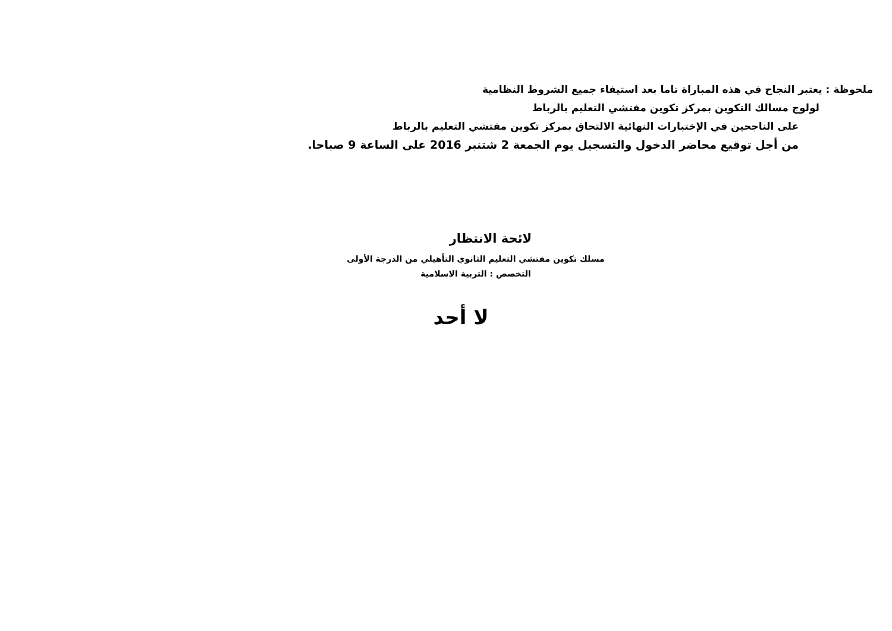ملحوظة : يعتبر النجاح في هذه المباراة تاما بعد استيفاء جميع الشروط النظامية
لولوج مسالك التكوين بمركز تكوين مفتشي التعليم بالرباط
على الناجحين في الإختبارات النهائية الالتحاق بمركز تكوين مفتشي التعليم بالرباط
من أجل توقيع محاضر الدخول والتسجيل يوم الجمعة 2 شتنبر 2016 على الساعة 9 صباحا.
لائحة الانتظار
مسلك تكوين مفتشي التعليم الثانوي التأهيلي من الدرجة الأولى
التخصص : التربية الاسلامية
لا أحد